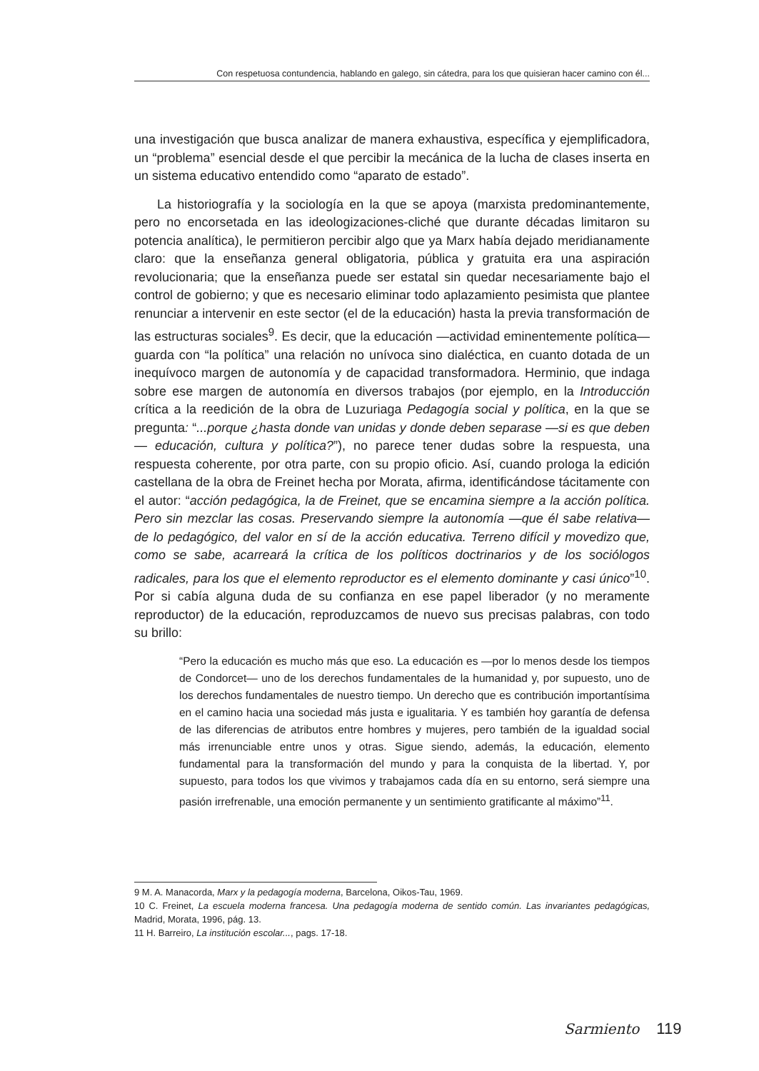Con respetuosa contundencia, hablando en galego, sin cátedra, para los que quisieran hacer camino con él...
una investigación que busca analizar de manera exhaustiva, específica y ejemplificadora, un “problema” esencial desde el que percibir la mecánica de la lucha de clases inserta en un sistema educativo entendido como “aparato de estado”.
La historiografía y la sociología en la que se apoya (marxista predominantemente, pero no encorsetada en las ideologizaciones-cliché que durante décadas limitaron su potencia analítica), le permitieron percibir algo que ya Marx había dejado meridianamente claro: que la enseñanza general obligatoria, pública y gratuita era una aspiración revolucionaria; que la enseñanza puede ser estatal sin quedar necesariamente bajo el control de gobierno; y que es necesario eliminar todo aplazamiento pesimista que plantee renunciar a intervenir en este sector (el de la educación) hasta la previa transformación de las estructuras sociales<sup>9</sup>. Es decir, que la educación —actividad eminentemente política— guarda con “la política” una relación no unívoca sino dialéctica, en cuanto dotada de un inequívoco margen de autonomía y de capacidad transformadora. Herminio, que indaga sobre ese margen de autonomía en diversos trabajos (por ejemplo, en la Introducción crítica a la reedición de la obra de Luzuriaga Pedagogía social y política, en la que se pregunta: “...porque ¿hasta donde van unidas y donde deben separase —si es que deben— educación, cultura y política?”), no parece tener dudas sobre la respuesta, una respuesta coherente, por otra parte, con su propio oficio. Así, cuando prologa la edición castellana de la obra de Freinet hecha por Morata, afirma, identificándose tácitamente con el autor: “acción pedagógica, la de Freinet, que se encamina siempre a la acción política. Pero sin mezclar las cosas. Preservando siempre la autonomía —que él sabe relativa— de lo pedagógico, del valor en sí de la acción educativa. Terreno difícil y movedizo que, como se sabe, acarreará la crítica de los políticos doctrinarios y de los sociólogos radicales, para los que el elemento reproductor es el elemento dominante y casi único”<sup>10</sup>. Por si cabía alguna duda de su confianza en ese papel liberador (y no meramente reproductor) de la educación, reproduzcamos de nuevo sus precisas palabras, con todo su brillo:
“Pero la educación es mucho más que eso. La educación es —por lo menos desde los tiempos de Condorcet— uno de los derechos fundamentales de la humanidad y, por supuesto, uno de los derechos fundamentales de nuestro tiempo. Un derecho que es contribución importantísima en el camino hacia una sociedad más justa e igualitaria. Y es también hoy garantía de defensa de las diferencias de atributos entre hombres y mujeres, pero también de la igualdad social más irrenunciable entre unos y otras. Sigue siendo, además, la educación, elemento fundamental para la transformación del mundo y para la conquista de la libertad. Y, por supuesto, para todos los que vivimos y trabajamos cada día en su entorno, será siempre una pasión irrefrenable, una emoción permanente y un sentimiento gratificante al máximo”<sup>11</sup>.
9 M. A. Manacorda, Marx y la pedagogía moderna, Barcelona, Oikos-Tau, 1969.
10 C. Freinet, La escuela moderna francesa. Una pedagogía moderna de sentido común. Las invariantes pedagógicas, Madrid, Morata, 1996, pág. 13.
11 H. Barreiro, La institución escolar..., pags. 17-18.
Sarmiento 119